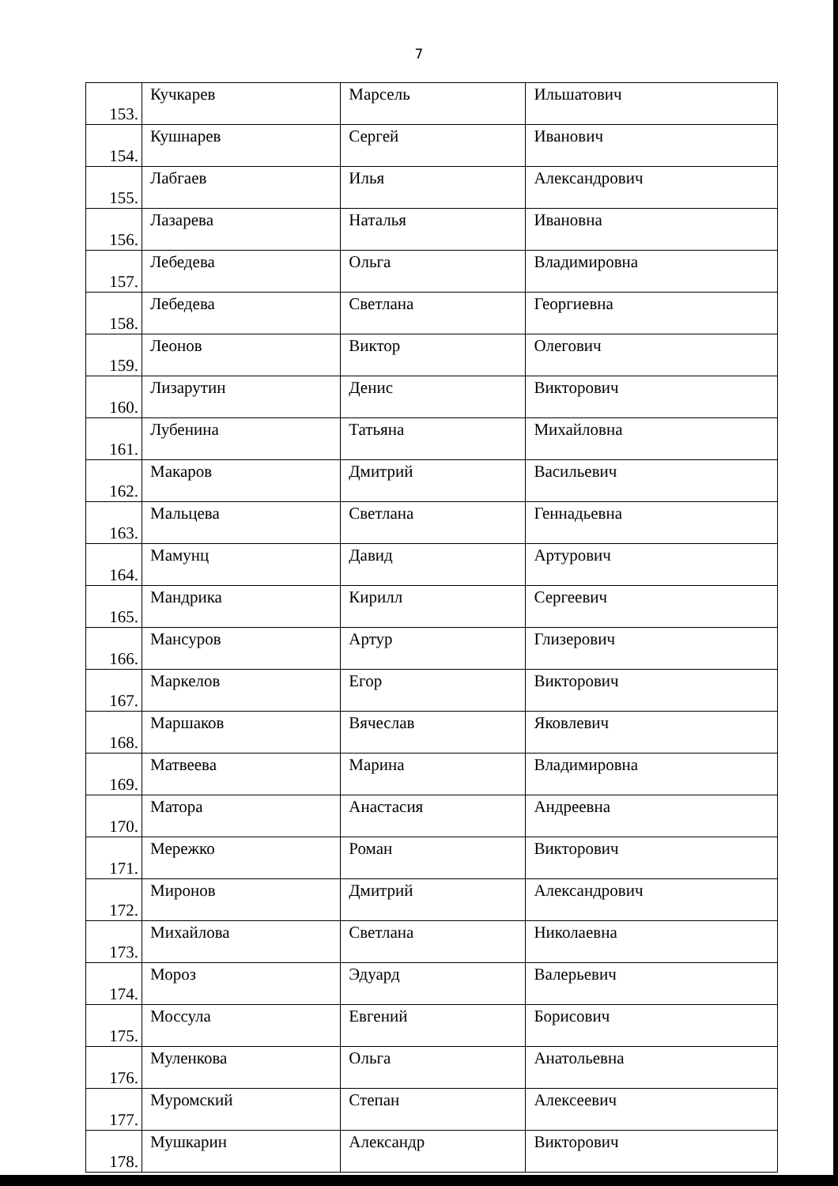7
| 153. | Кучкарев | Марсель | Ильшатович |
| 154. | Кушнарев | Сергей | Иванович |
| 155. | Лабгаев | Илья | Александрович |
| 156. | Лазарева | Наталья | Ивановна |
| 157. | Лебедева | Ольга | Владимировна |
| 158. | Лебедева | Светлана | Георгиевна |
| 159. | Леонов | Виктор | Олегович |
| 160. | Лизарутин | Денис | Викторович |
| 161. | Лубенина | Татьяна | Михайловна |
| 162. | Макаров | Дмитрий | Васильевич |
| 163. | Мальцева | Светлана | Геннадьевна |
| 164. | Мамунц | Давид | Артурович |
| 165. | Мандрика | Кирилл | Сергеевич |
| 166. | Мансуров | Артур | Глизерович |
| 167. | Маркелов | Егор | Викторович |
| 168. | Маршаков | Вячеслав | Яковлевич |
| 169. | Матвеева | Марина | Владимировна |
| 170. | Матора | Анастасия | Андреевна |
| 171. | Мережко | Роман | Викторович |
| 172. | Миронов | Дмитрий | Александрович |
| 173. | Михайлова | Светлана | Николаевна |
| 174. | Мороз | Эдуард | Валерьевич |
| 175. | Моссула | Евгений | Борисович |
| 176. | Муленкова | Ольга | Анатольевна |
| 177. | Муромский | Степан | Алексеевич |
| 178. | Мушкарин | Александр | Викторович |